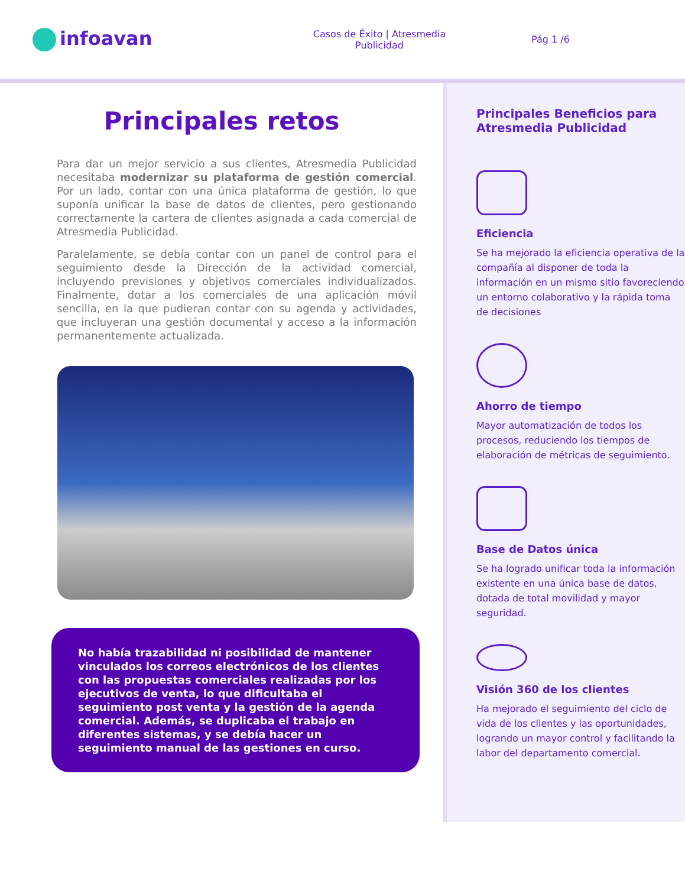infoavan
Casos de Éxito | Atresmedia
Publicidad
Pág 1 /6
Principales retos
Para dar un mejor servicio a sus clientes, Atresmedia Publicidad necesitaba modernizar su plataforma de gestión comercial. Por un lado, contar con una única plataforma de gestión, lo que suponía unificar la base de datos de clientes, pero gestionando correctamente la cartera de clientes asignada a cada comercial de Atresmedia Publicidad.
Paralelamente, se debía contar con un panel de control para el seguimiento desde la Dirección de la actividad comercial, incluyendo previsiones y objetivos comerciales individualizados. Finalmente, dotar a los comerciales de una aplicación móvil sencilla, en la que pudieran contar con su agenda y actividades, que incluyeran una gestión documental y acceso a la información permanentemente actualizada.
No había trazabilidad ni posibilidad de mantener vinculados los correos electrónicos de los clientes con las propuestas comerciales realizadas por los ejecutivos de venta, lo que dificultaba el seguimiento post venta y la gestión de la agenda comercial. Además, se duplicaba el trabajo en diferentes sistemas, y se debía hacer un seguimiento manual de las gestiones en curso.
Principales Beneficios para Atresmedia Publicidad
Eficiencia
Se ha mejorado la eficiencia operativa de la compañía al disponer de toda la información en un mismo sitio favoreciendo un entorno colaborativo y la rápida toma de decisiones
Ahorro de tiempo
Mayor automatización de todos los procesos, reduciendo los tiempos de elaboración de métricas de seguimiento.
Base de Datos única
Se ha logrado unificar toda la información existente en una única base de datos, dotada de total movilidad y mayor seguridad.
Visión 360 de los clientes
Ha mejorado el seguimiento del ciclo de vida de los clientes y las oportunidades, logrando un mayor control y facilitando la labor del departamento comercial.